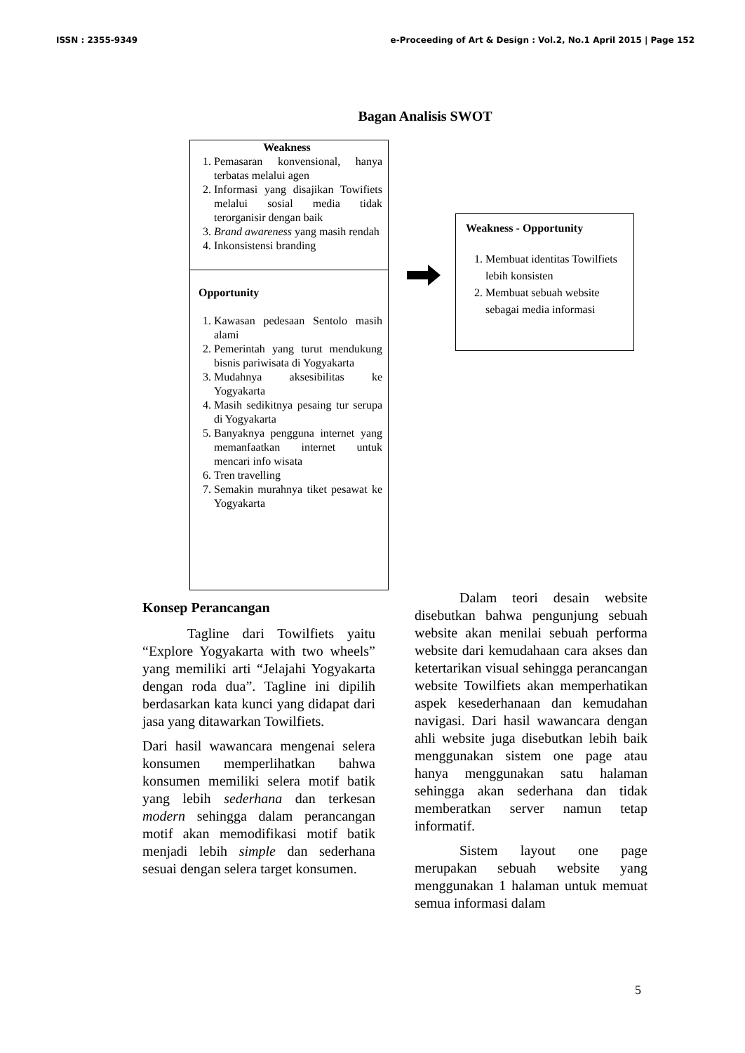ISSN : 2355-9349 e-Proceeding of Art & Design : Vol.2, No.1 April 2015 | Page 152
Bagan Analisis SWOT
Weakness
1. Pemasaran konvensional, hanya terbatas melalui agen
2. Informasi yang disajikan Towifiets melalui sosial media tidak terorganisir dengan baik
3. Brand awareness yang masih rendah
4. Inkonsistensi branding
Opportunity
1. Kawasan pedesaan Sentolo masih alami
2. Pemerintah yang turut mendukung bisnis pariwisata di Yogyakarta
3. Mudahnya aksesibilitas ke Yogyakarta
4. Masih sedikitnya pesaing tur serupa di Yogyakarta
5. Banyaknya pengguna internet yang memanfaatkan internet untuk mencari info wisata
6. Tren travelling
7. Semakin murahnya tiket pesawat ke Yogyakarta
Weakness - Opportunity
1. Membuat identitas Towilfiets lebih konsisten
2. Membuat sebuah website sebagai media informasi
Konsep Perancangan
Tagline dari Towilfiets yaitu “Explore Yogyakarta with two wheels” yang memiliki arti “Jelajahi Yogyakarta dengan roda dua”. Tagline ini dipilih berdasarkan kata kunci yang didapat dari jasa yang ditawarkan Towilfiets.
Dari hasil wawancara mengenai selera konsumen memperlihatkan bahwa konsumen memiliki selera motif batik yang lebih sederhana dan terkesan modern sehingga dalam perancangan motif akan memodifikasi motif batik menjadi lebih simple dan sederhana sesuai dengan selera target konsumen.
Dalam teori desain website disebutkan bahwa pengunjung sebuah website akan menilai sebuah performa website dari kemudahaan cara akses dan ketertarikan visual sehingga perancangan website Towilfiets akan memperhatikan aspek kesederhanaan dan kemudahan navigasi. Dari hasil wawancara dengan ahli website juga disebutkan lebih baik menggunakan sistem one page atau hanya menggunakan satu halaman sehingga akan sederhana dan tidak memberatkan server namun tetap informatif.
Sistem layout one page merupakan sebuah website yang menggunakan 1 halaman untuk memuat semua informasi dalam
5